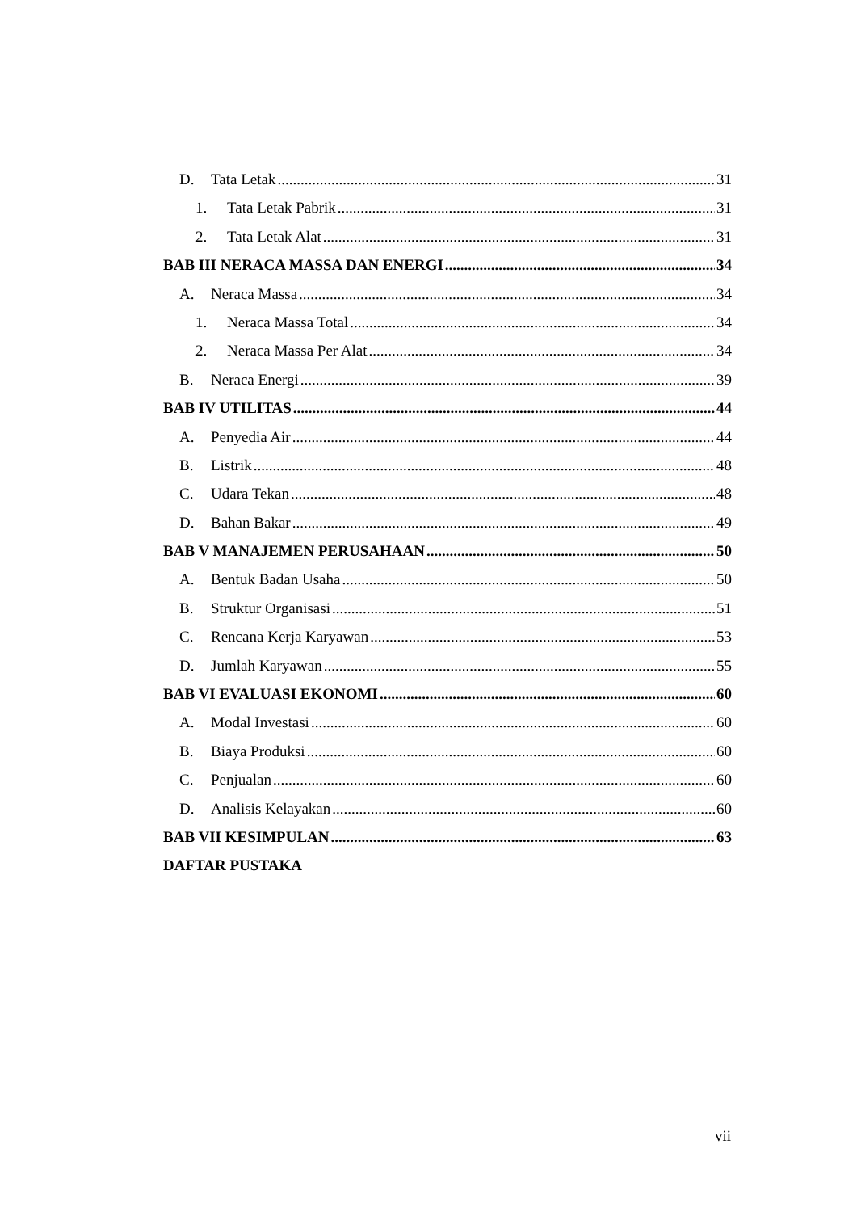D. Tata Letak 31
1. Tata Letak Pabrik 31
2. Tata Letak Alat 31
BAB III NERACA MASSA DAN ENERGI 34
A. Neraca Massa 34
1. Neraca Massa Total 34
2. Neraca Massa Per Alat 34
B. Neraca Energi 39
BAB IV UTILITAS 44
A. Penyedia Air 44
B. Listrik 48
C. Udara Tekan 48
D. Bahan Bakar 49
BAB V MANAJEMEN PERUSAHAAN 50
A. Bentuk Badan Usaha 50
B. Struktur Organisasi 51
C. Rencana Kerja Karyawan 53
D. Jumlah Karyawan 55
BAB VI EVALUASI EKONOMI 60
A. Modal Investasi 60
B. Biaya Produksi 60
C. Penjualan 60
D. Analisis Kelayakan 60
BAB VII KESIMPULAN 63
DAFTAR PUSTAKA
vii